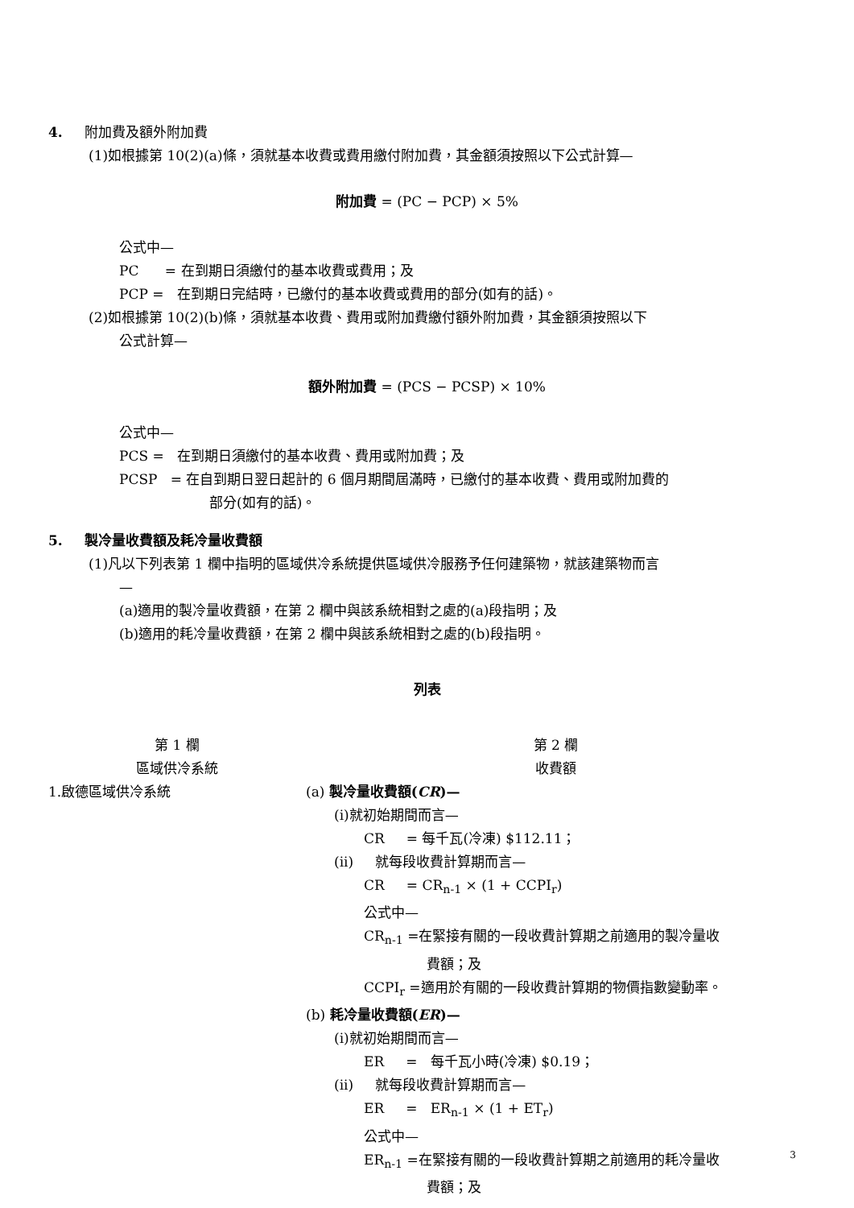4. 附加費及額外附加費
(1)如根據第 10(2)(a)條，須就基本收費或費用繳付附加費，其金額須按照以下公式計算—
附加費 = (PC − PCP) × 5%
公式中—
PC = 在到期日須繳付的基本收費或費用；及
PCP = 在到期日完結時，已繳付的基本收費或費用的部分(如有的話)。
(2)如根據第 10(2)(b)條，須就基本收費、費用或附加費繳付額外附加費，其金額須按照以下
公式計算—
額外附加費 = (PCS − PCSP) × 10%
公式中—
PCS = 在到期日須繳付的基本收費、費用或附加費；及
PCSP = 在自到期日翌日起計的 6 個月期間屆滿時，已繳付的基本收費、費用或附加費的
部分(如有的話)。
5. 製冷量收費額及耗冷量收費額
(1)凡以下列表第 1 欄中指明的區域供冷系統提供區域供冷服務予任何建築物，就該建築物而言
—
(a)適用的製冷量收費額，在第 2 欄中與該系統相對之處的(a)段指明；及
(b)適用的耗冷量收費額，在第 2 欄中與該系統相對之處的(b)段指明。
列表
| 第 1 欄 區域供冷系統 | 第 2 欄 收費額 |
| 1.啟德區域供冷系統 | (a) 製冷量收費額( CR )— (i)就初始期間而言— CR = 每千瓦(冷凍) $112.11； (ii) 就每段收費計算期而言— CR = CR<sub>n-1</sub> × (1 + CCPI<sub>r</sub>) 公式中— CR<sub>n-1</sub> =在緊接有關的一段收費計算期之前適用的製冷量收 費額；及 CCPI<sub>r</sub> =適用於有關的一段收費計算期的物價指數變動率。 (b) 耗冷量收費額( ER )— (i)就初始期間而言— ER = 每千瓦小時(冷凍) $0.19； (ii) 就每段收費計算期而言— ER = ER<sub>n-1</sub> × (1 + ET<sub>r</sub>) 公式中— ER<sub>n-1</sub> =在緊接有關的一段收費計算期之前適用的耗冷量收 費額；及 |
3